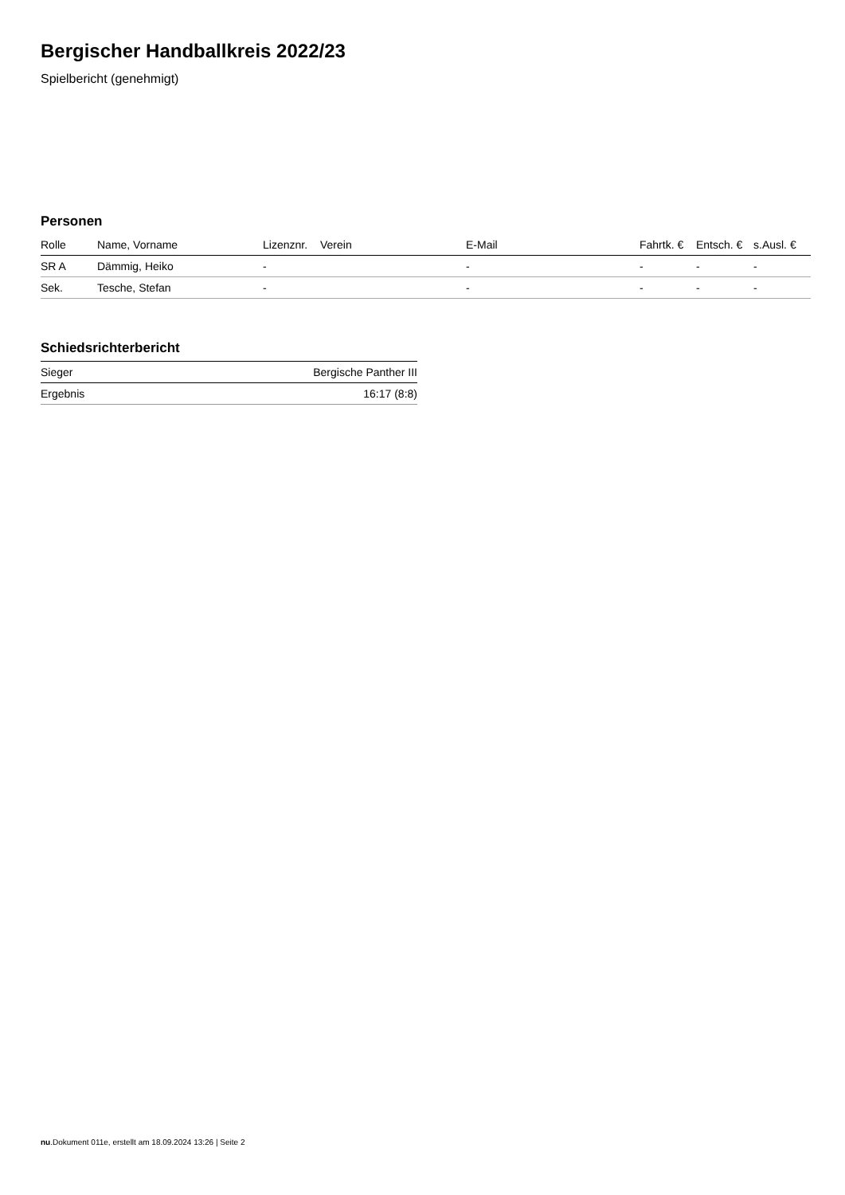Bergischer Handballkreis 2022/23
Spielbericht (genehmigt)
Personen
| Rolle | Name, Vorname | Lizenznr. | Verein | E-Mail | Fahrtk. € | Entsch. € | s.Ausl. € |
| --- | --- | --- | --- | --- | --- | --- | --- |
| SR A | Dämmig, Heiko | - | | - | - | - | - |
| Sek. | Tesche, Stefan | - | | - | - | - | - |
Schiedsrichterbericht
| Sieger | Bergische Panther III |
| Ergebnis | 16:17 (8:8) |
nu.Dokument 011e, erstellt am 18.09.2024 13:26 | Seite 2